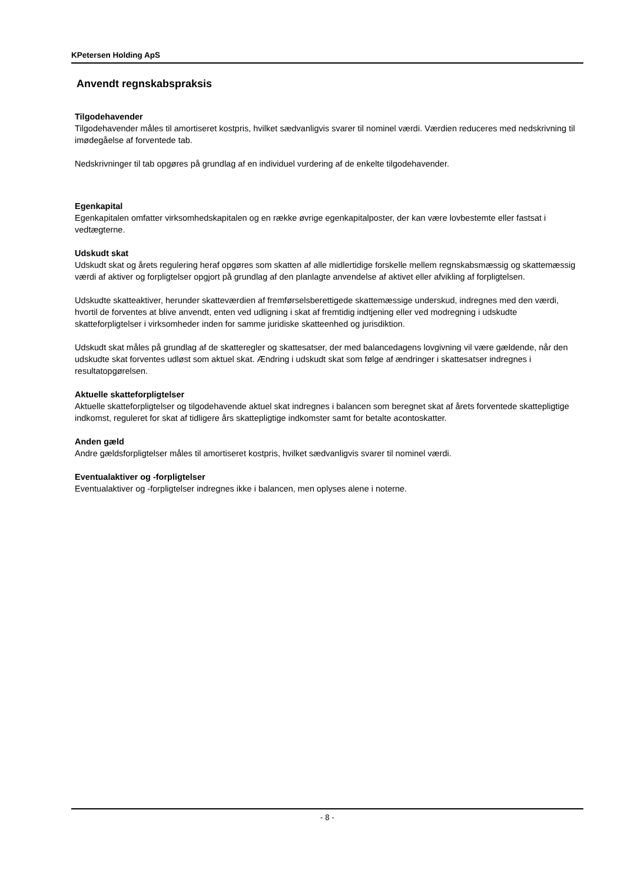KPetersen Holding ApS
Anvendt regnskabspraksis
Tilgodehavender
Tilgodehavender måles til amortiseret kostpris, hvilket sædvanligvis svarer til nominel værdi. Værdien reduceres med nedskrivning til imødegåelse af forventede tab.
Nedskrivninger til tab opgøres på grundlag af en individuel vurdering af de enkelte tilgodehavender.
Egenkapital
Egenkapitalen omfatter virksomhedskapitalen og en række øvrige egenkapitalposter, der kan være lovbestemte eller fastsat i vedtægterne.
Udskudt skat
Udskudt skat og årets regulering heraf opgøres som skatten af alle midlertidige forskelle mellem regnskabsmæssig og skattemæssig værdi af aktiver og forpligtelser opgjort på grundlag af den planlagte anvendelse af aktivet eller afvikling af forpligtelsen.
Udskudte skatteaktiver, herunder skatteværdien af fremførselsberettigede skattemæssige underskud, indregnes med den værdi, hvortil de forventes at blive anvendt, enten ved udligning i skat af fremtidig indtjening eller ved modregning i udskudte skatteforpligtelser i virksomheder inden for samme juridiske skatteenhed og jurisdiktion.
Udskudt skat måles på grundlag af de skatteregler og skattesatser, der med balancedagens lovgivning vil være gældende, når den udskudte skat forventes udløst som aktuel skat. Ændring i udskudt skat som følge af ændringer i skattesatser indregnes i resultatopgørelsen.
Aktuelle skatteforpligtelser
Aktuelle skatteforpligtelser og tilgodehavende aktuel skat indregnes i balancen som beregnet skat af årets forventede skattepligtige indkomst, reguleret for skat af tidligere års skattepligtige indkomster samt for betalte acontoskatter.
Anden gæld
Andre gældsforpligtelser måles til amortiseret kostpris, hvilket sædvanligvis svarer til nominel værdi.
Eventualaktiver og -forpligtelser
Eventualaktiver og -forpligtelser indregnes ikke i balancen, men oplyses alene i noterne.
- 8 -